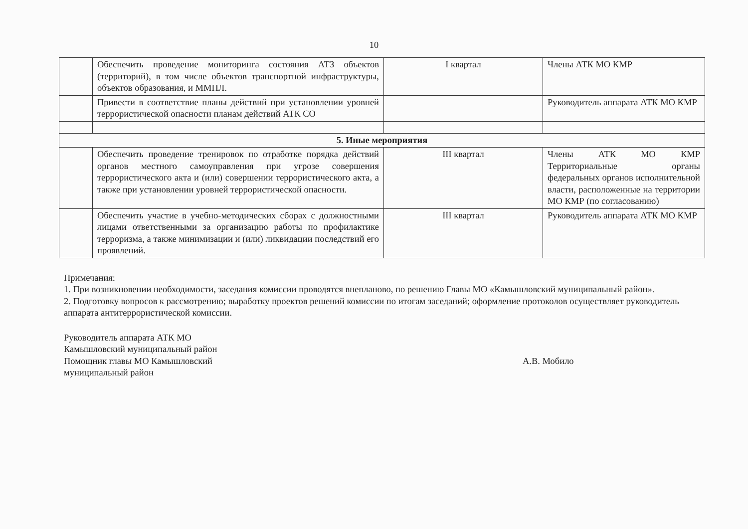10
| | Обеспечить проведение мониторинга состояния АТЗ объектов (территорий), в том числе объектов транспортной инфраструктуры, объектов образования, и ММПЛ. | I квартал | Члены АТК МО КМР |
| | Привести в соответствие планы действий при установлении уровней террористической опасности планам действий АТК СО | | Руководитель аппарата АТК МО КМР |
| 5. Иные мероприятия | | | |
| | Обеспечить проведение тренировок по отработке порядка действий органов местного самоуправления при угрозе совершения террористического акта и (или) совершении террористического акта, а также при установлении уровней террористической опасности. | III квартал | Члены АТК МО КМР Территориальные органы федеральных органов исполнительной власти, расположенные на территории МО КМР (по согласованию) |
| | Обеспечить участие в учебно-методических сборах с должностными лицами ответственными за организацию работы по профилактике терроризма, а также минимизации и (или) ликвидации последствий его проявлений. | III квартал | Руководитель аппарата АТК МО КМР |
Примечания:
1. При возникновении необходимости, заседания комиссии проводятся внепланово, по решению Главы МО «Камышловский муниципальный район».
2. Подготовку вопросов к рассмотрению; выработку проектов решений комиссии по итогам заседаний; оформление протоколов осуществляет руководитель аппарата антитеррористической комиссии.
Руководитель аппарата АТК МО
Камышловский муниципальный район
Помощник главы МО Камышловский
муниципальный район
А.В. Мобило